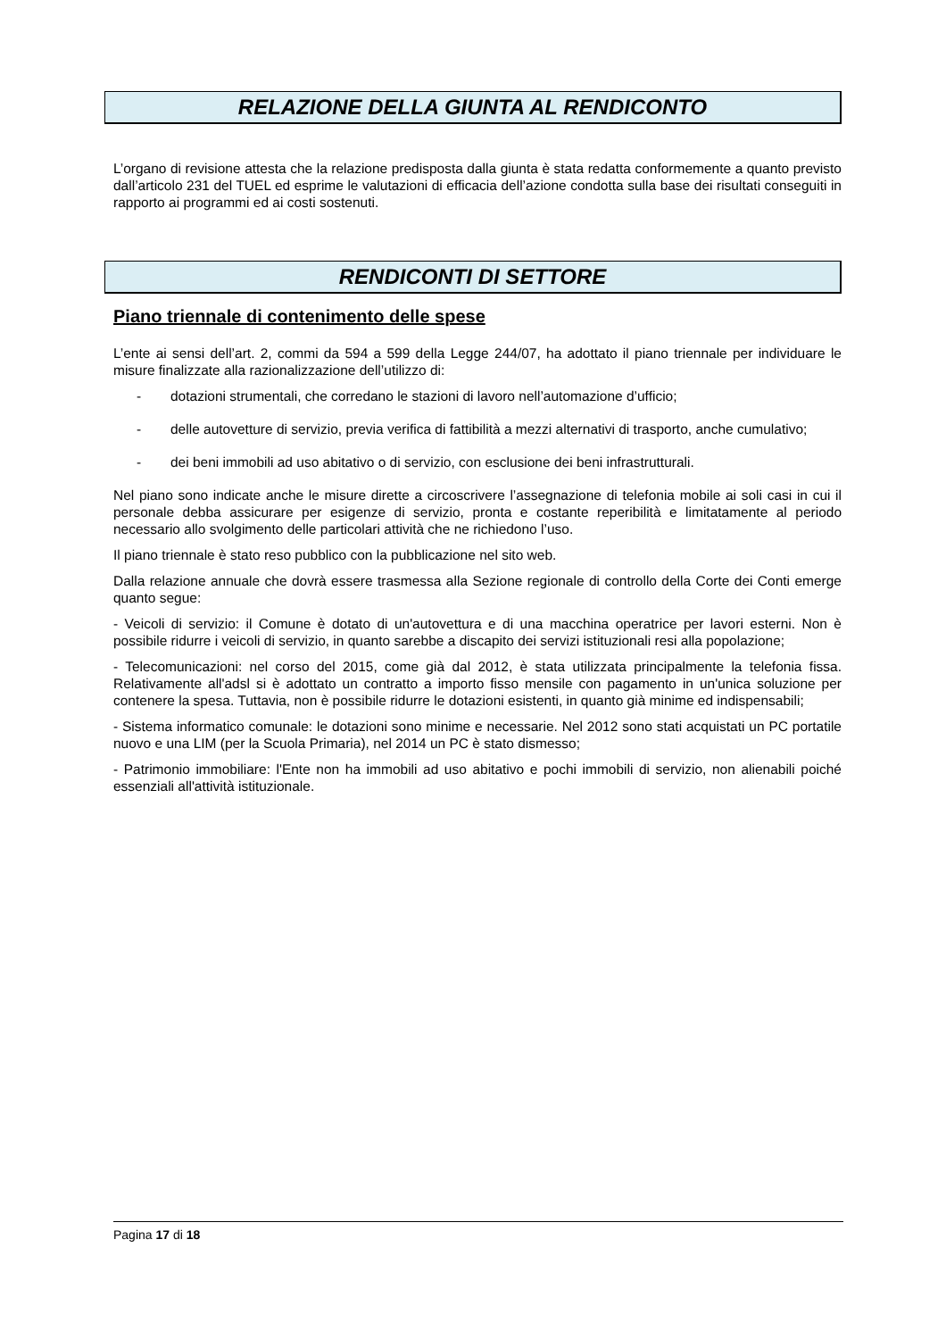RELAZIONE DELLA GIUNTA AL RENDICONTO
L’organo di revisione attesta che la relazione predisposta dalla giunta è stata redatta conformemente a quanto previsto dall’articolo 231 del TUEL ed esprime le valutazioni di efficacia dell’azione condotta sulla base dei risultati conseguiti in rapporto ai programmi ed ai costi sostenuti.
RENDICONTI DI SETTORE
Piano triennale di contenimento delle spese
L’ente ai sensi dell’art. 2, commi da 594 a 599 della Legge 244/07, ha adottato il piano triennale per individuare le misure finalizzate alla razionalizzazione dell’utilizzo di:
- dotazioni strumentali, che corredano le stazioni di lavoro nell’automazione d’ufficio;
- delle autovetture di servizio, previa verifica di fattibilità a mezzi alternativi di trasporto, anche cumulativo;
- dei beni immobili ad uso abitativo o di servizio, con esclusione dei beni infrastrutturali.
Nel piano sono indicate anche le misure dirette a circoscrivere l’assegnazione di telefonia mobile ai soli casi in cui il personale debba assicurare per esigenze di servizio, pronta e costante reperibilità e limitatamente al periodo necessario allo svolgimento delle particolari attività che ne richiedono l’uso.
Il piano triennale è stato reso pubblico con la pubblicazione nel sito web.
Dalla relazione annuale che dovrà essere trasmessa alla Sezione regionale di controllo della Corte dei Conti emerge quanto segue:
- Veicoli di servizio: il Comune è dotato di un'autovettura e di una macchina operatrice per lavori esterni. Non è possibile ridurre i veicoli di servizio, in quanto sarebbe a discapito dei servizi istituzionali resi alla popolazione;
- Telecomunicazioni: nel corso del 2015, come già dal 2012, è stata utilizzata principalmente la telefonia fissa. Relativamente all'adsl si è adottato un contratto a importo fisso mensile con pagamento in un'unica soluzione per contenere la spesa. Tuttavia, non è possibile ridurre le dotazioni esistenti, in quanto già minime ed indispensabili;
- Sistema informatico comunale: le dotazioni sono minime e necessarie. Nel 2012 sono stati acquistati un PC portatile nuovo e una LIM (per la Scuola Primaria), nel 2014 un PC è stato dismesso;
- Patrimonio immobiliare: l'Ente non ha immobili ad uso abitativo e pochi immobili di servizio, non alienabili poiché essenziali all'attività istituzionale.
Pagina 17 di 18